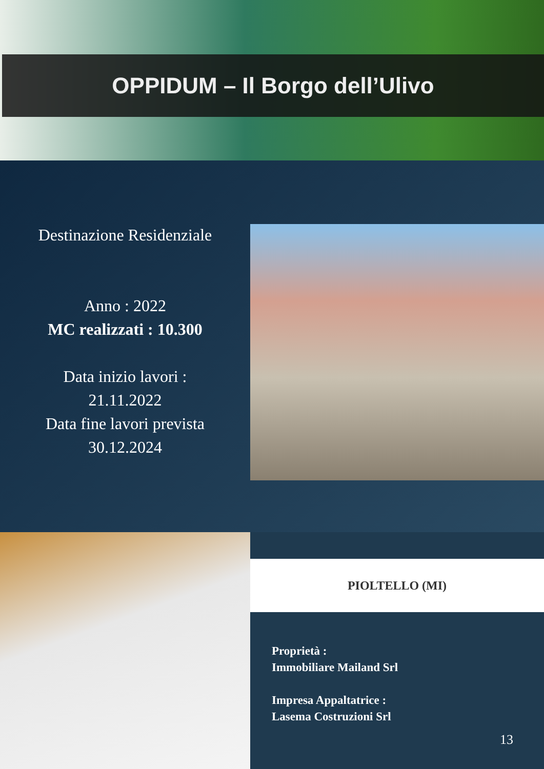OPPIDUM – Il Borgo dell’Ulivo
Destinazione Residenziale
Anno : 2022
MC realizzati : 10.300
Data inizio lavori :
21.11.2022
Data fine lavori prevista
30.12.2024
PIOLTELLO (MI)
Proprietà :
Immobiliare Mailand Srl
Impresa Appaltatrice :
Lasema Costruzioni Srl
13